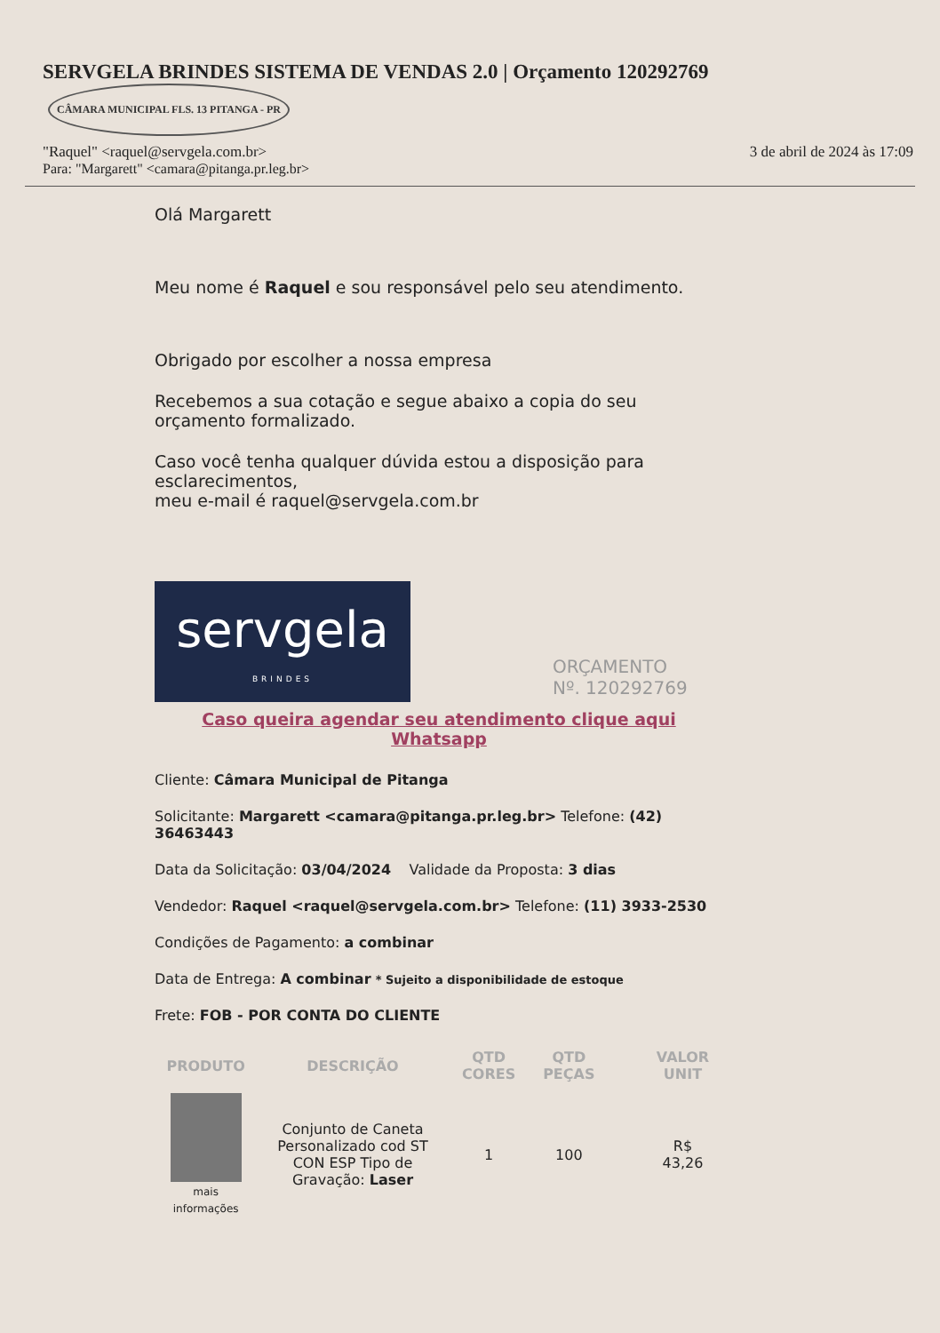SERVGELA BRINDES SISTEMA DE VENDAS 2.0 | Orçamento 120292769 CÂMARA MUNICIPAL FLS. 13 PITANGA - PR
"Raquel" <raquel@servgela.com.br> 3 de abril de 2024 às 17:09
Para: "Margarett" <camara@pitanga.pr.leg.br>
Olá Margarett
Meu nome é Raquel e sou responsável pelo seu atendimento.
Obrigado por escolher a nossa empresa
Recebemos a sua cotação e segue abaixo a copia do seu orçamento formalizado.
Caso você tenha qualquer dúvida estou a disposição para esclarecimentos,
meu e-mail é raquel@servgela.com.br
servgela BRINDES ORÇAMENTO
Nº. 120292769
Caso queira agendar seu atendimento clique aqui Whatsapp
Cliente: Câmara Municipal de Pitanga
Solicitante: Margarett <camara@pitanga.pr.leg.br> Telefone: (42) 36463443
Data da Solicitação: 03/04/2024 Validade da Proposta: 3 dias
Vendedor: Raquel <raquel@servgela.com.br> Telefone: (11) 3933-2530
Condições de Pagamento: a combinar
Data de Entrega: A combinar * Sujeito a disponibilidade de estoque
Frete: FOB - POR CONTA DO CLIENTE
| PRODUTO | DESCRIÇÃO | QTD CORES | QTD PEÇAS | VALOR UNIT |
| --- | --- | --- | --- | --- |
| mais informações | Conjunto de Caneta Personalizado cod ST CON ESP Tipo de Gravação: Laser | 1 | 100 | R$ 43,26 |